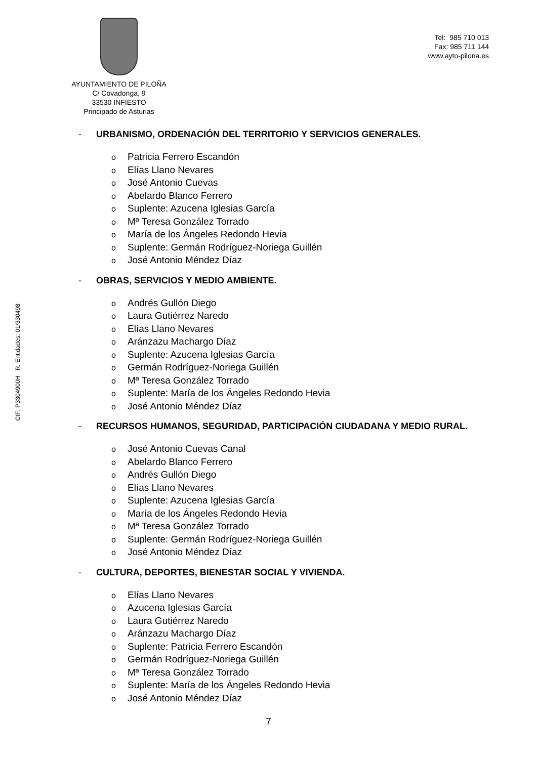AYUNTAMIENTO DE PILOÑA
C/ Covadonga, 9
33530 INFIESTO
Principado de Asturias
Tel: 985 710 013
Fax: 985 711 144
www.ayto-pilona.es
- URBANISMO, ORDENACIÓN DEL TERRITORIO Y SERVICIOS GENERALES.
o Patricia Ferrero Escandón
o Elías Llano Nevares
o José Antonio Cuevas
o Abelardo Blanco Ferrero
o Suplente: Azucena Iglesias García
o Mª Teresa González Torrado
o María de los Ángeles Redondo Hevia
o Suplente: Germán Rodríguez-Noriega Guillén
o José Antonio Méndez Díaz
- OBRAS, SERVICIOS Y MEDIO AMBIENTE.
o Andrés Gullón Diego
o Laura Gutiérrez Naredo
o Elías Llano Nevares
o Aránzazu Machargo Díaz
o Suplente: Azucena Iglesias García
o Germán Rodríguez-Noriega Guillén
o Mª Teresa González Torrado
o Suplente: María de los Ángeles Redondo Hevia
o José Antonio Méndez Díaz
- RECURSOS HUMANOS, SEGURIDAD, PARTICIPACIÓN CIUDADANA Y MEDIO RURAL.
o José Antonio Cuevas Canal
o Abelardo Blanco Ferrero
o Andrés Gullón Diego
o Elías Llano Nevares
o Suplente: Azucena Iglesias García
o María de los Ángeles Redondo Hevia
o Mª Teresa González Torrado
o Suplente: Germán Rodríguez-Noriega Guillén
o José Antonio Méndez Díaz
- CULTURA, DEPORTES, BIENESTAR SOCIAL Y VIVIENDA.
o Elías Llano Nevares
o Azucena Iglesias García
o Laura Gutiérrez Naredo
o Aránzazu Machargo Díaz
o Suplente: Patricia Ferrero Escandón
o Germán Rodríguez-Noriega Guillén
o Mª Teresa González Torrado
o Suplente: María de los Ángeles Redondo Hevia
o José Antonio Méndez Díaz
7
CIF: P3304900H R. Entidades: 01/330498